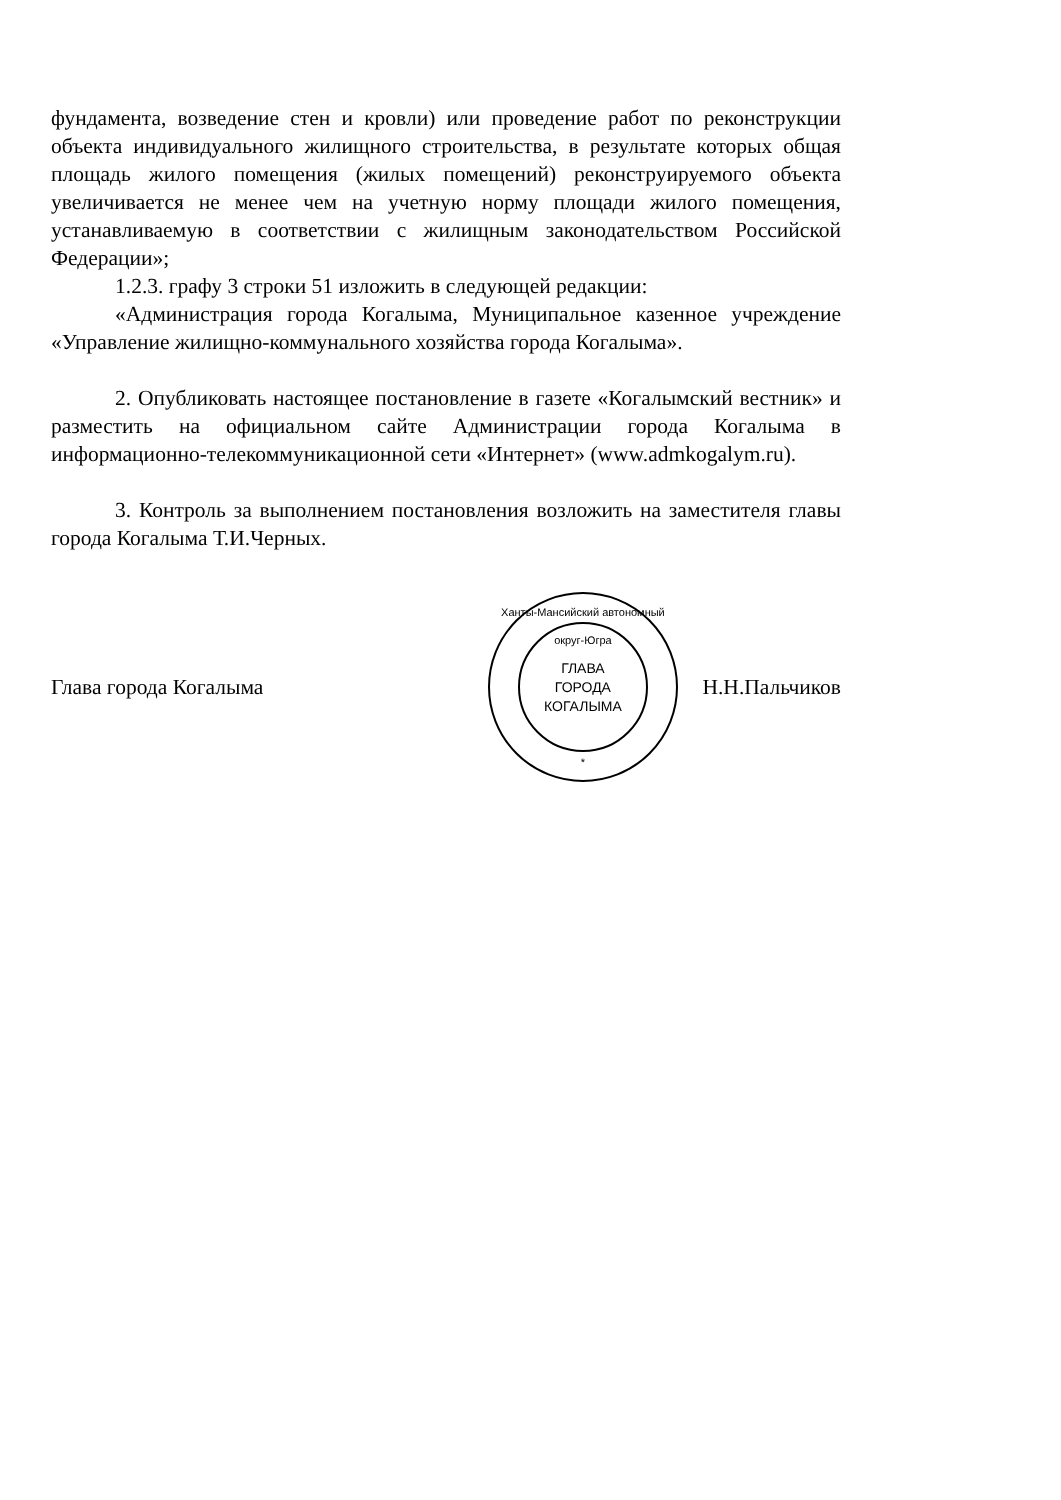фундамента, возведение стен и кровли) или проведение работ по реконструкции объекта индивидуального жилищного строительства, в результате которых общая площадь жилого помещения (жилых помещений) реконструируемого объекта увеличивается не менее чем на учетную норму площади жилого помещения, устанавливаемую в соответствии с жилищным законодательством Российской Федерации»;
1.2.3. графу 3 строки 51 изложить в следующей редакции:
«Администрация города Когалыма, Муниципальное казенное учреждение «Управление жилищно-коммунального хозяйства города Когалыма».
2. Опубликовать настоящее постановление в газете «Когалымский вестник» и разместить на официальном сайте Администрации города Когалыма в информационно-телекоммуникационной сети «Интернет» (www.admkogalym.ru).
3. Контроль за выполнением постановления возложить на заместителя главы города Когалыма Т.И.Черных.
Глава города Когалыма
Ханты-Мансийский автономный округ-Югра
ГЛАВА
ГОРОДА
КОГАЛЫМА
*
Н.Н.Пальчиков